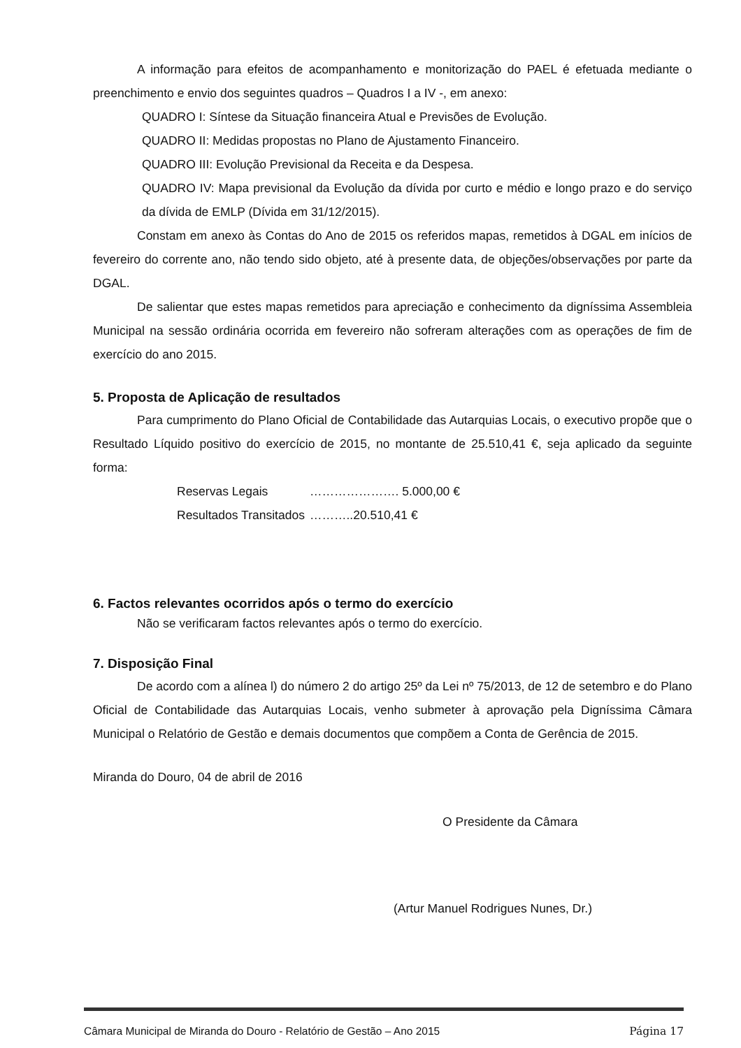A informação para efeitos de acompanhamento e monitorização do PAEL é efetuada mediante o preenchimento e envio dos seguintes quadros – Quadros I a IV -, em anexo:
QUADRO I: Síntese da Situação financeira Atual e Previsões de Evolução.
QUADRO II: Medidas propostas no Plano de Ajustamento Financeiro.
QUADRO III: Evolução Previsional da Receita e da Despesa.
QUADRO IV: Mapa previsional da Evolução da dívida por curto e médio e longo prazo e do serviço da dívida de EMLP (Dívida em 31/12/2015).
Constam em anexo às Contas do Ano de 2015 os referidos mapas, remetidos à DGAL em inícios de fevereiro do corrente ano, não tendo sido objeto, até à presente data, de objeções/observações por parte da DGAL.
De salientar que estes mapas remetidos para apreciação e conhecimento da digníssima Assembleia Municipal na sessão ordinária ocorrida em fevereiro não sofreram alterações com as operações de fim de exercício do ano 2015.
5. Proposta de Aplicação de resultados
Para cumprimento do Plano Oficial de Contabilidade das Autarquias Locais, o executivo propõe que o Resultado Líquido positivo do exercício de 2015, no montante de 25.510,41 €, seja aplicado da seguinte forma:
Reservas Legais …………………. 5.000,00 €
Resultados Transitados ………..20.510,41 €
6. Factos relevantes ocorridos após o termo do exercício
Não se verificaram factos relevantes após o termo do exercício.
7. Disposição Final
De acordo com a alínea l) do número 2 do artigo 25º da Lei nº 75/2013, de 12 de setembro e do Plano Oficial de Contabilidade das Autarquias Locais, venho submeter à aprovação pela Digníssima Câmara Municipal o Relatório de Gestão e demais documentos que compõem a Conta de Gerência de 2015.
Miranda do Douro, 04 de abril de 2016
O Presidente da Câmara
(Artur Manuel Rodrigues Nunes, Dr.)
Câmara Municipal de Miranda do Douro - Relatório de Gestão – Ano 2015 Página 17